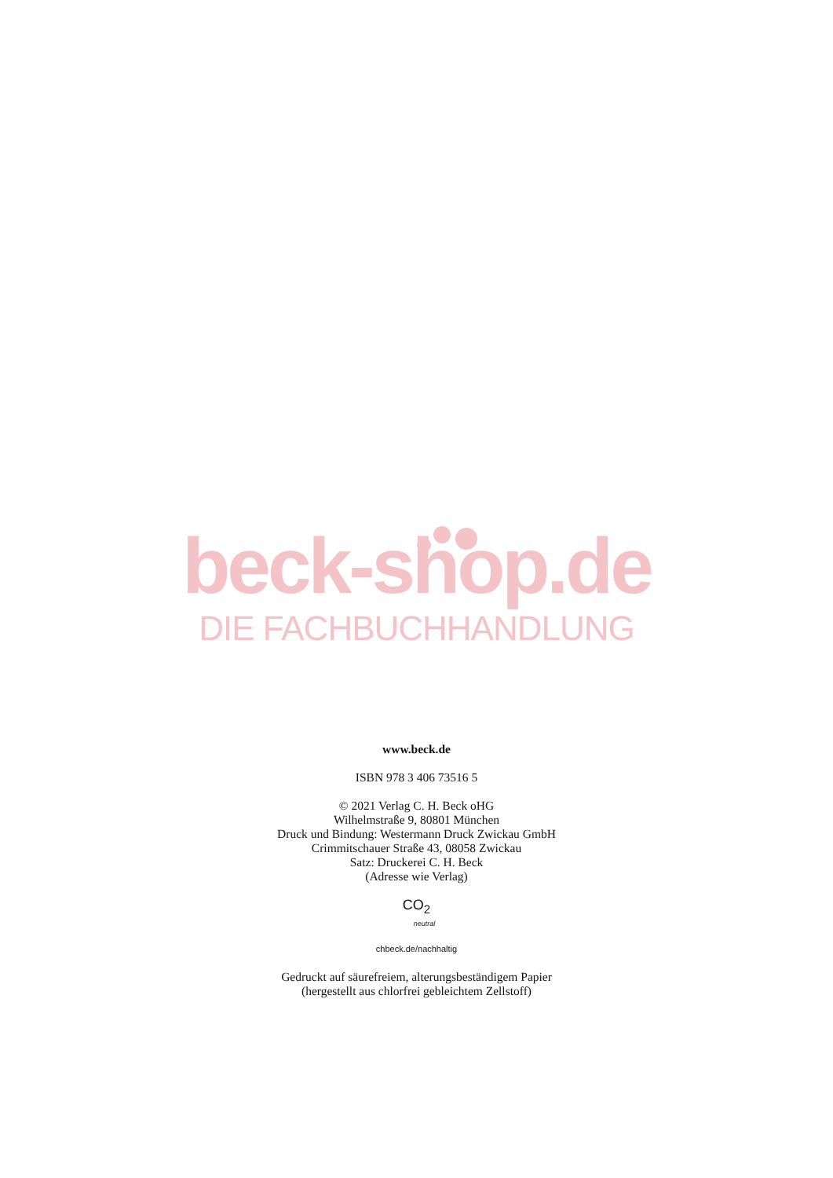beck-shop.de
DIE FACHBUCHHANDLUNG
www.beck.de
ISBN 978 3 406 73516 5
© 2021 Verlag C. H. Beck oHG
Wilhelmstraße 9, 80801 München
Druck und Bindung: Westermann Druck Zwickau GmbH
Crimmitschauer Straße 43, 08058 Zwickau
Satz: Druckerei C. H. Beck
(Adresse wie Verlag)
CO<sub>2</sub>
neutral
chbeck.de/nachhaltig
Gedruckt auf säurefreiem, alterungsbeständigem Papier
(hergestellt aus chlorfrei gebleichtem Zellstoff)